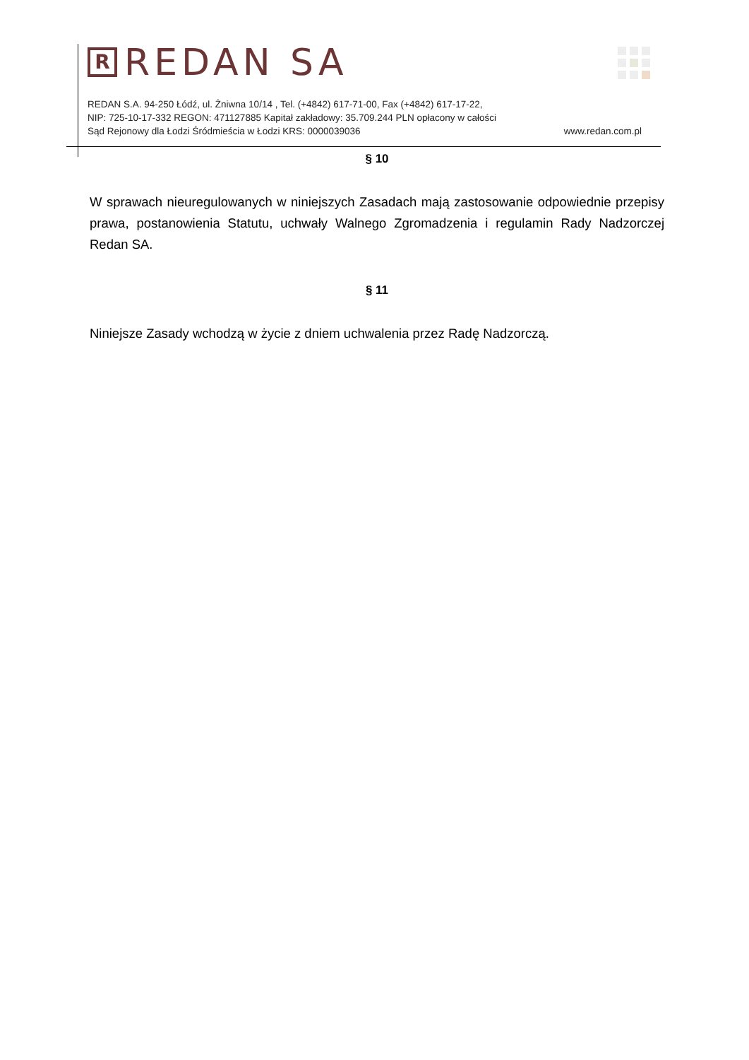R REDAN SA
REDAN S.A. 94-250 Łódź, ul. Żniwna 10/14 , Tel. (+4842) 617-71-00, Fax (+4842) 617-17-22,
NIP: 725-10-17-332 REGON: 471127885 Kapitał zakładowy: 35.709.244 PLN opłacony w całości
Sąd Rejonowy dla Łodzi Śródmieścia w Łodzi KRS: 0000039036 www.redan.com.pl
§ 10
W sprawach nieuregulowanych w niniejszych Zasadach mają zastosowanie odpowiednie przepisy prawa, postanowienia Statutu, uchwały Walnego Zgromadzenia i regulamin Rady Nadzorczej Redan SA.
§ 11
Niniejsze Zasady wchodzą w życie z dniem uchwalenia przez Radę Nadzorczą.